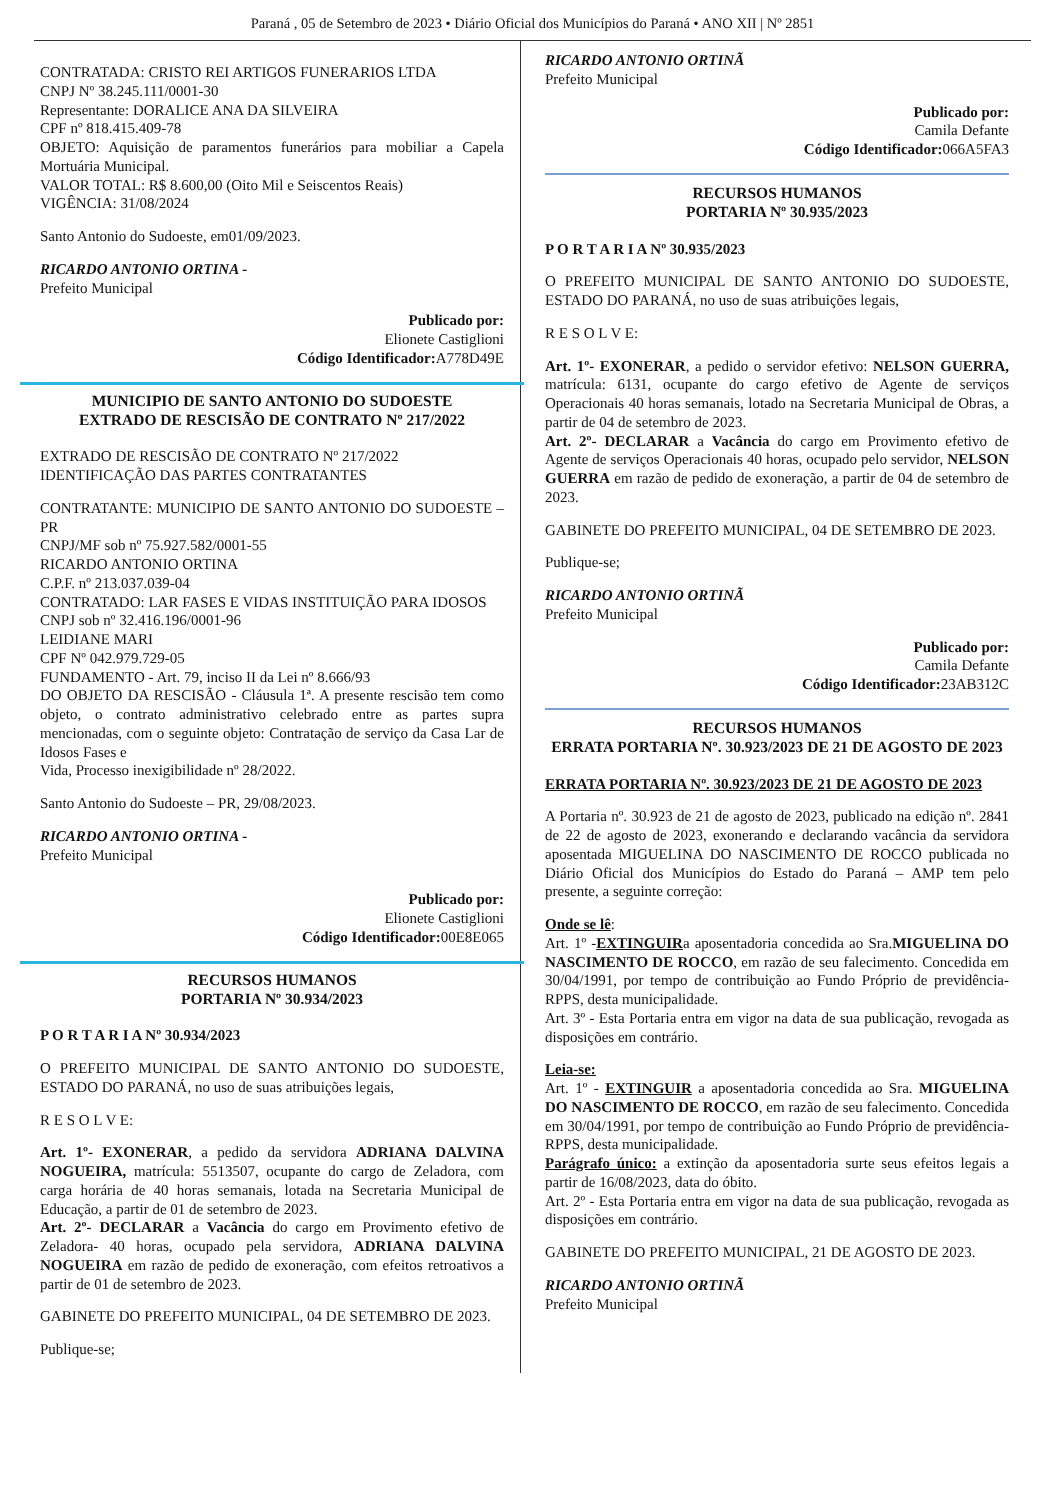Paraná , 05 de Setembro de 2023 • Diário Oficial dos Municípios do Paraná • ANO XII | Nº 2851
CONTRATADA: CRISTO REI ARTIGOS FUNERARIOS LTDA
CNPJ Nº 38.245.111/0001-30
Representante: DORALICE ANA DA SILVEIRA
CPF nº 818.415.409-78
OBJETO: Aquisição de paramentos funerários para mobiliar a Capela Mortuária Municipal.
VALOR TOTAL: R$ 8.600,00 (Oito Mil e Seiscentos Reais)
VIGÊNCIA: 31/08/2024
Santo Antonio do Sudoeste, em01/09/2023.
RICARDO ANTONIO ORTINA -
Prefeito Municipal
Publicado por:
Elionete Castiglioni
Código Identificador: A778D49E
MUNICIPIO DE SANTO ANTONIO DO SUDOESTE
EXTRADO DE RESCISÃO DE CONTRATO Nº 217/2022
EXTRADO DE RESCISÃO DE CONTRATO Nº 217/2022
IDENTIFICAÇÃO DAS PARTES CONTRATANTES
CONTRATANTE: MUNICIPIO DE SANTO ANTONIO DO SUDOESTE – PR
CNPJ/MF sob nº 75.927.582/0001-55
RICARDO ANTONIO ORTINA
C.P.F. nº 213.037.039-04
CONTRATADO: LAR FASES E VIDAS INSTITUIÇÃO PARA IDOSOS
CNPJ sob nº 32.416.196/0001-96
LEIDIANE MARI
CPF Nº 042.979.729-05
FUNDAMENTO - Art. 79, inciso II da Lei nº 8.666/93
DO OBJETO DA RESCISÃO - Cláusula 1ª. A presente rescisão tem como objeto, o contrato administrativo celebrado entre as partes supra mencionadas, com o seguinte objeto: Contratação de serviço da Casa Lar de Idosos Fases e
Vida, Processo inexigibilidade nº 28/2022.
Santo Antonio do Sudoeste – PR, 29/08/2023.
RICARDO ANTONIO ORTINA -
Prefeito Municipal
Publicado por:
Elionete Castiglioni
Código Identificador: 00E8E065
RECURSOS HUMANOS
PORTARIA Nº 30.934/2023
P O R T A R I A Nº 30.934/2023
O PREFEITO MUNICIPAL DE SANTO ANTONIO DO SUDOESTE, ESTADO DO PARANÁ, no uso de suas atribuições legais,
R E S O L V E:
Art. 1º- EXONERAR, a pedido da servidora ADRIANA DALVINA NOGUEIRA, matrícula: 5513507, ocupante do cargo de Zeladora, com carga horária de 40 horas semanais, lotada na Secretaria Municipal de Educação, a partir de 01 de setembro de 2023.
Art. 2º- DECLARAR a Vacância do cargo em Provimento efetivo de Zeladora- 40 horas, ocupado pela servidora, ADRIANA DALVINA NOGUEIRA em razão de pedido de exoneração, com efeitos retroativos a partir de 01 de setembro de 2023.
GABINETE DO PREFEITO MUNICIPAL, 04 DE SETEMBRO DE 2023.
Publique-se;
RICARDO ANTONIO ORTINÃ
Prefeito Municipal
Publicado por:
Camila Defante
Código Identificador: 066A5FA3
RECURSOS HUMANOS
PORTARIA Nº 30.935/2023
P O R T A R I A Nº 30.935/2023
O PREFEITO MUNICIPAL DE SANTO ANTONIO DO SUDOESTE, ESTADO DO PARANÁ, no uso de suas atribuições legais,
R E S O L V E:
Art. 1º- EXONERAR, a pedido o servidor efetivo: NELSON GUERRA, matrícula: 6131, ocupante do cargo efetivo de Agente de serviços Operacionais 40 horas semanais, lotado na Secretaria Municipal de Obras, a partir de 04 de setembro de 2023.
Art. 2º- DECLARAR a Vacância do cargo em Provimento efetivo de Agente de serviços Operacionais 40 horas, ocupado pelo servidor, NELSON GUERRA em razão de pedido de exoneração, a partir de 04 de setembro de 2023.
GABINETE DO PREFEITO MUNICIPAL, 04 DE SETEMBRO DE 2023.
Publique-se;
RICARDO ANTONIO ORTINÃ
Prefeito Municipal
Publicado por:
Camila Defante
Código Identificador: 23AB312C
RECURSOS HUMANOS
ERRATA PORTARIA Nº. 30.923/2023 DE 21 DE AGOSTO DE 2023
ERRATA PORTARIA Nº. 30.923/2023 DE 21 DE AGOSTO DE 2023
A Portaria nº. 30.923 de 21 de agosto de 2023, publicado na edição nº. 2841 de 22 de agosto de 2023, exonerando e declarando vacância da servidora aposentada MIGUELINA DO NASCIMENTO DE ROCCO publicada no Diário Oficial dos Municípios do Estado do Paraná – AMP tem pelo presente, a seguinte correção:
Onde se lê:
Art. 1º -EXTINGUIRa aposentadoria concedida ao Sra.MIGUELINA DO NASCIMENTO DE ROCCO, em razão de seu falecimento. Concedida em 30/04/1991, por tempo de contribuição ao Fundo Próprio de previdência- RPPS, desta municipalidade.
Art. 3º - Esta Portaria entra em vigor na data de sua publicação, revogada as disposições em contrário.
Leia-se:
Art. 1º - EXTINGUIR a aposentadoria concedida ao Sra. MIGUELINA DO NASCIMENTO DE ROCCO, em razão de seu falecimento. Concedida em 30/04/1991, por tempo de contribuição ao Fundo Próprio de previdência- RPPS, desta municipalidade.
Parágrafo único: a extinção da aposentadoria surte seus efeitos legais a partir de 16/08/2023, data do óbito.
Art. 2º - Esta Portaria entra em vigor na data de sua publicação, revogada as disposições em contrário.
GABINETE DO PREFEITO MUNICIPAL, 21 DE AGOSTO DE 2023.
RICARDO ANTONIO ORTINÃ
Prefeito Municipal